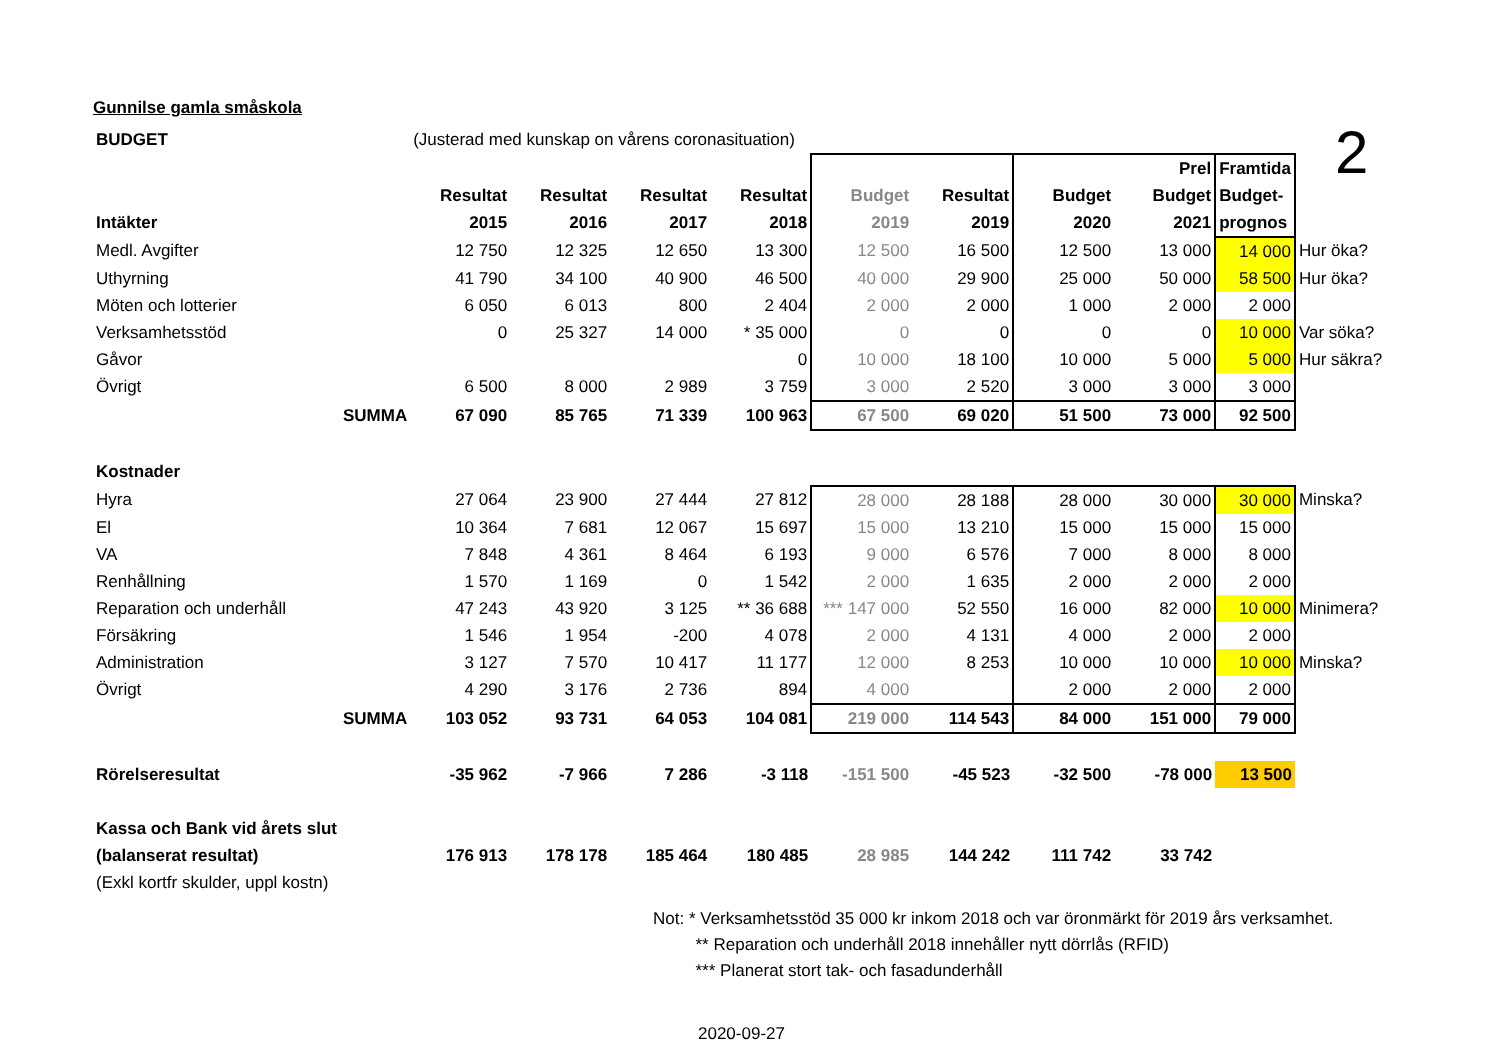2
Gunnilse gamla småskola
| BUDGET | | (Justerad med kunskap on vårens coronasituation) | | | | | | | | | |
| | | | | | | | | | Prel | Framtida | |
| | | Resultat | Resultat | Resultat | Resultat | Budget | Resultat | Budget | Budget | Budget- | |
| Intäkter | | 2015 | 2016 | 2017 | 2018 | 2019 | 2019 | 2020 | 2021 | prognos | |
| Medl. Avgifter | | 12 750 | 12 325 | 12 650 | 13 300 | 12 500 | 16 500 | 12 500 | 13 000 | 14 000 | Hur öka? |
| Uthyrning | | 41 790 | 34 100 | 40 900 | 46 500 | 40 000 | 29 900 | 25 000 | 50 000 | 58 500 | Hur öka? |
| Möten och lotterier | | 6 050 | 6 013 | 800 | 2 404 | 2 000 | 2 000 | 1 000 | 2 000 | 2 000 | |
| Verksamhetsstöd | | 0 | 25 327 | 14 000 | * 35 000 | 0 | 0 | 0 | 0 | 10 000 | Var söka? |
| Gåvor | | | | | 0 | 10 000 | 18 100 | 10 000 | 5 000 | 5 000 | Hur säkra? |
| Övrigt | | 6 500 | 8 000 | 2 989 | 3 759 | 3 000 | 2 520 | 3 000 | 3 000 | 3 000 | |
| | SUMMA | 67 090 | 85 765 | 71 339 | 100 963 | 67 500 | 69 020 | 51 500 | 73 000 | 92 500 | |
| Kostnader | | | | | | | | | | | |
| Hyra | | 27 064 | 23 900 | 27 444 | 27 812 | 28 000 | 28 188 | 28 000 | 30 000 | 30 000 | Minska? |
| El | | 10 364 | 7 681 | 12 067 | 15 697 | 15 000 | 13 210 | 15 000 | 15 000 | 15 000 | |
| VA | | 7 848 | 4 361 | 8 464 | 6 193 | 9 000 | 6 576 | 7 000 | 8 000 | 8 000 | |
| Renhållning | | 1 570 | 1 169 | 0 | 1 542 | 2 000 | 1 635 | 2 000 | 2 000 | 2 000 | |
| Reparation och underhåll | | 47 243 | 43 920 | 3 125 | ** 36 688 | *** 147 000 | 52 550 | 16 000 | 82 000 | 10 000 | Minimera? |
| Försäkring | | 1 546 | 1 954 | -200 | 4 078 | 2 000 | 4 131 | 4 000 | 2 000 | 2 000 | |
| Administration | | 3 127 | 7 570 | 10 417 | 11 177 | 12 000 | 8 253 | 10 000 | 10 000 | 10 000 | Minska? |
| Övrigt | | 4 290 | 3 176 | 2 736 | 894 | 4 000 | | 2 000 | 2 000 | 2 000 | |
| | SUMMA | 103 052 | 93 731 | 64 053 | 104 081 | 219 000 | 114 543 | 84 000 | 151 000 | 79 000 | |
| Rörelseresultat | | -35 962 | -7 966 | 7 286 | -3 118 | -151 500 | -45 523 | -32 500 | -78 000 | 13 500 | |
| Kassa och Bank vid årets slut | | | | | | | | | | | |
| (balanserat resultat) | | 176 913 | 178 178 | 185 464 | 180 485 | 28 985 | 144 242 | 111 742 | 33 742 | | |
| (Exkl kortfr skulder, uppl kostn) | | | | | | | | | | | |
Not: * Verksamhetsstöd 35 000 kr inkom 2018 och var öronmärkt för 2019 års verksamhet.
** Reparation och underhåll 2018 innehåller nytt dörrlås (RFID)
*** Planerat stort tak- och fasadunderhåll
2020-09-27